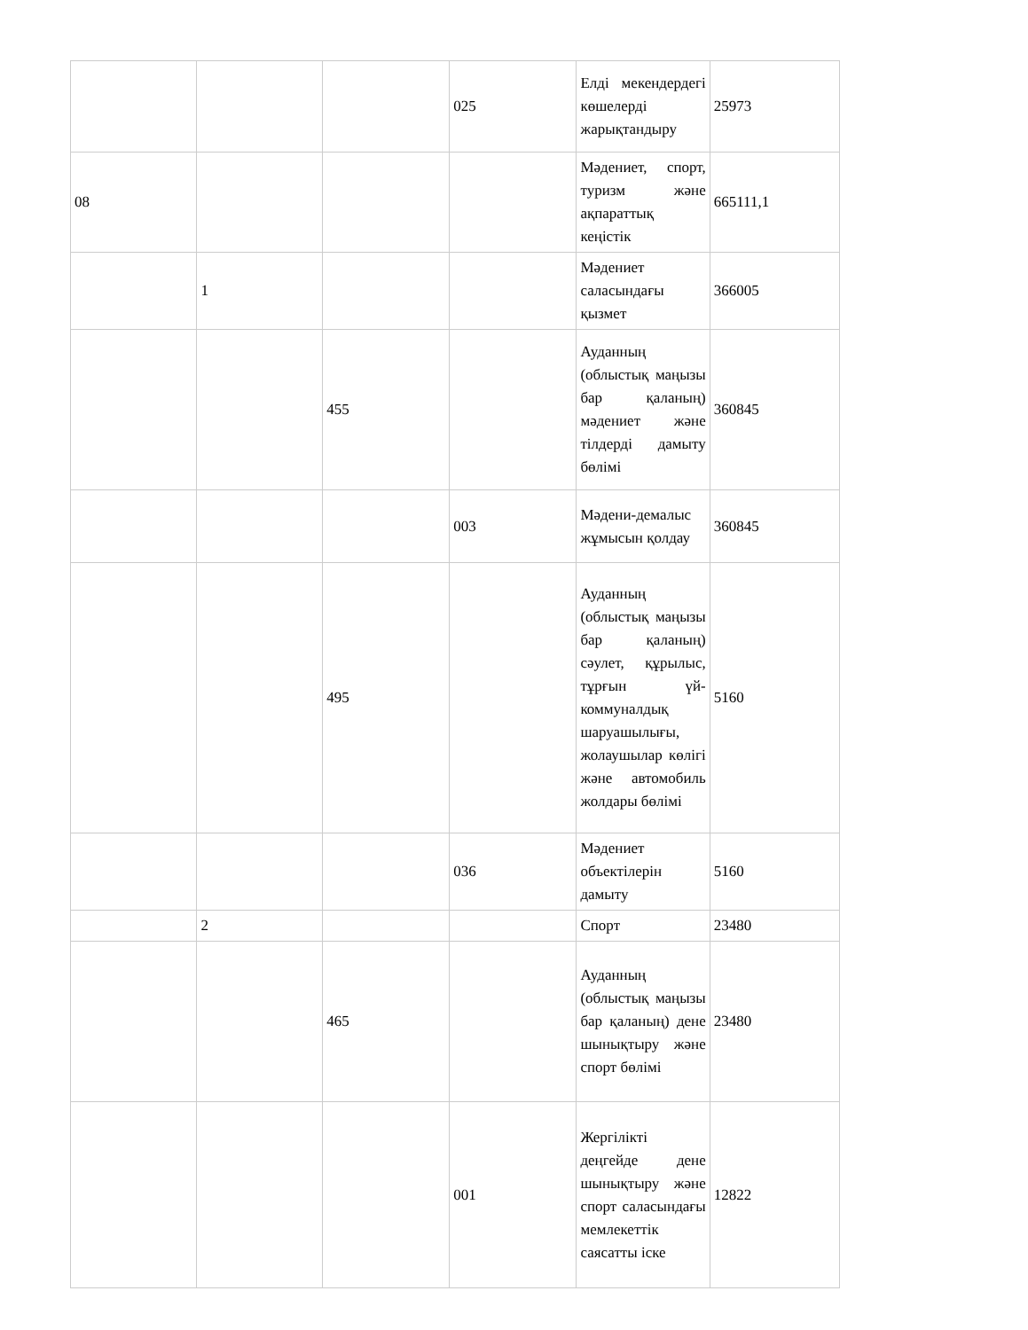| | | | 025 | Елді мекендердегі көшелерді жарықтандыру | 25973 |
| 08 | | | | Мәдениет, спорт, туризм және ақпараттық кеңістік | 665111,1 |
| | 1 | | | Мәдениет саласындағы қызмет | 366005 |
| | | 455 | | Ауданның (облыстық маңызы бар қаланың) мәдениет және тілдерді дамыту бөлімі | 360845 |
| | | | 003 | Мәдени-демалыс жұмысын қолдау | 360845 |
| | | 495 | | Ауданның (облыстық маңызы бар қаланың) сәулет, құрылыс, тұрғын үй-коммуналдық шаруашылығы, жолаушылар көлігі және автомобиль жолдары бөлімі | 5160 |
| | | | 036 | Мәдениет объектілерін дамыту | 5160 |
| | 2 | | | Спорт | 23480 |
| | | 465 | | Ауданның (облыстық маңызы бар қаланың) дене шынықтыру және спорт бөлімі | 23480 |
| | | | 001 | Жергілікті деңгейде дене шынықтыру және спорт саласындағы мемлекеттік саясатты іске | 12822 |